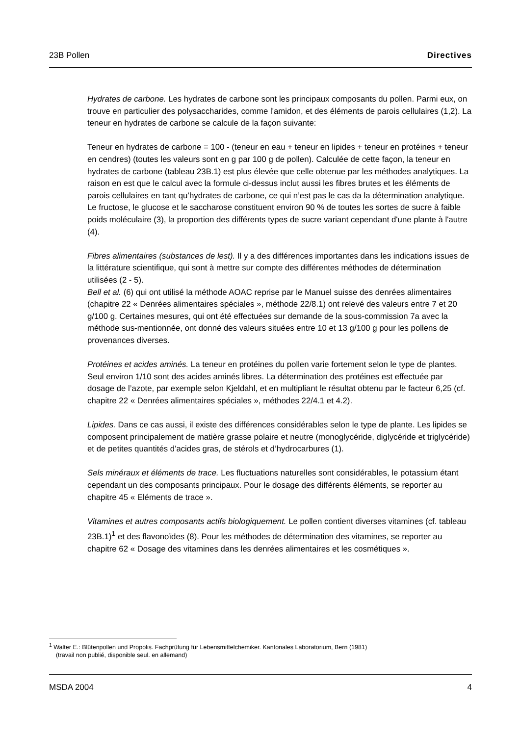23B Pollen Directives
Hydrates de carbone. Les hydrates de carbone sont les principaux composants du pollen. Parmi eux, on trouve en particulier des polysaccharides, comme l'amidon, et des éléments de parois cellulaires (1,2). La teneur en hydrates de carbone se calcule de la façon suivante:
Teneur en hydrates de carbone = 100 - (teneur en eau + teneur en lipides + teneur en protéines + teneur en cendres) (toutes les valeurs sont en g par 100 g de pollen). Calculée de cette façon, la teneur en hydrates de carbone (tableau 23B.1) est plus élevée que celle obtenue par les méthodes analytiques. La raison en est que le calcul avec la formule ci-dessus inclut aussi les fibres brutes et les éléments de parois cellulaires en tant qu’hydrates de carbone, ce qui n’est pas le cas da la détermination analytique.
Le fructose, le glucose et le saccharose constituent environ 90 % de toutes les sortes de sucre à faible poids moléculaire (3), la proportion des différents types de sucre variant cependant d'une plante à l'autre (4).
Fibres alimentaires (substances de lest). Il y a des différences importantes dans les indications issues de la littérature scientifique, qui sont à mettre sur compte des différentes méthodes de détermination utilisées (2 - 5).
Bell et al. (6) qui ont utilisé la méthode AOAC reprise par le Manuel suisse des denrées alimentaires (chapitre 22 « Denrées alimentaires spéciales », méthode 22/8.1) ont relevé des valeurs entre 7 et 20 g/100 g. Certaines mesures, qui ont été effectuées sur demande de la sous-commission 7a avec la méthode sus-mentionnée, ont donné des valeurs situées entre 10 et 13 g/100 g pour les pollens de provenances diverses.
Protéines et acides aminés. La teneur en protéines du pollen varie fortement selon le type de plantes. Seul environ 1/10 sont des acides aminés libres. La détermination des protéines est effectuée par dosage de l’azote, par exemple selon Kjeldahl, et en multipliant le résultat obtenu par le facteur 6,25 (cf. chapitre 22 « Denrées alimentaires spéciales », méthodes 22/4.1 et 4.2).
Lipides. Dans ce cas aussi, il existe des différences considérables selon le type de plante. Les lipides se composent principalement de matière grasse polaire et neutre (monoglycéride, diglycéride et triglycéride) et de petites quantités d'acides gras, de stérols et d’hydrocarbures (1).
Sels minéraux et éléments de trace. Les fluctuations naturelles sont considérables, le potassium étant cependant un des composants principaux. Pour le dosage des différents éléments, se reporter au chapitre 45 « Eléments de trace ».
Vitamines et autres composants actifs biologiquement. Le pollen contient diverses vitamines (cf. tableau 23B.1)<sup>1</sup> et des flavonoïdes (8). Pour les méthodes de détermination des vitamines, se reporter au chapitre 62 « Dosage des vitamines dans les denrées alimentaires et les cosmétiques ».
<sup>1</sup> Walter E.: Blütenpollen und Propolis. Fachprüfung für Lebensmittelchemiker. Kantonales Laboratorium, Bern (1981)
(travail non publié, disponible seul. en allemand)
MSDA 2004 4